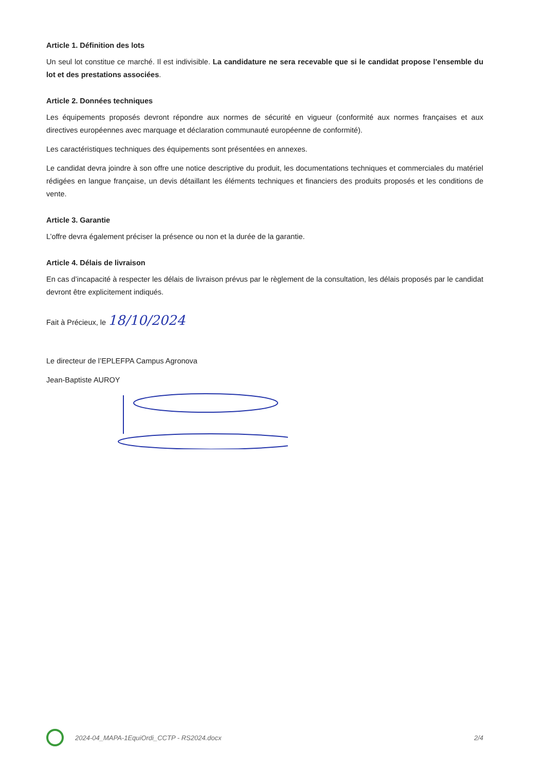Article 1. Définition des lots
Un seul lot constitue ce marché. Il est indivisible. La candidature ne sera recevable que si le candidat propose l’ensemble du lot et des prestations associées.
Article 2. Données techniques
Les équipements proposés devront répondre aux normes de sécurité en vigueur (conformité aux normes françaises et aux directives européennes avec marquage et déclaration communauté européenne de conformité).
Les caractéristiques techniques des équipements sont présentées en annexes.
Le candidat devra joindre à son offre une notice descriptive du produit, les documentations techniques et commerciales du matériel rédigées en langue française, un devis détaillant les éléments techniques et financiers des produits proposés et les conditions de vente.
Article 3. Garantie
L’offre devra également préciser la présence ou non et la durée de la garantie.
Article 4. Délais de livraison
En cas d’incapacité à respecter les délais de livraison prévus par le règlement de la consultation, les délais proposés par le candidat devront être explicitement indiqués.
Fait à Précieux, le 18/10/2024
Le directeur de l’EPLEFPA Campus Agronova
Jean-Baptiste AUROY
2024-04_MAPA-1EquiOrdi_CCTP - RS2024.docx 2/4